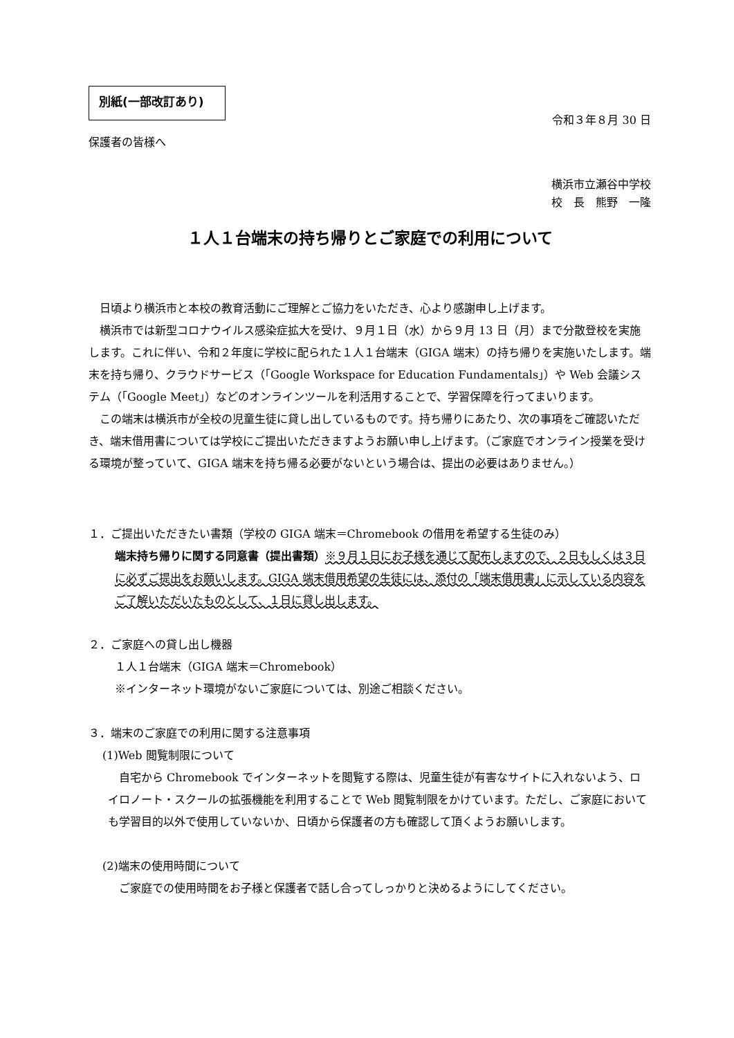別紙(一部改訂あり)
令和３年８月 30 日
保護者の皆様へ
横浜市立瀬谷中学校
校　長　熊野　一隆
１人１台端末の持ち帰りとご家庭での利用について
日頃より横浜市と本校の教育活動にご理解とご協力をいただき、心より感謝申し上げます。
横浜市では新型コロナウイルス感染症拡大を受け、９月１日（水）から９月 13 日（月）まで分散登校を実施します。これに伴い、令和２年度に学校に配られた１人１台端末（GIGA 端末）の持ち帰りを実施いたします。端末を持ち帰り、クラウドサービス（「Google Workspace for Education Fundamentals」）や Web 会議システム（「Google Meet」）などのオンラインツールを利活用することで、学習保障を行ってまいります。
この端末は横浜市が全校の児童生徒に貸し出しているものです。持ち帰りにあたり、次の事項をご確認いただき、端末借用書については学校にご提出いただきますようお願い申し上げます。（ご家庭でオンライン授業を受ける環境が整っていて、GIGA 端末を持ち帰る必要がないという場合は、提出の必要はありません。）
１．ご提出いただきたい書類（学校の GIGA 端末＝Chromebook の借用を希望する生徒のみ）
端末持ち帰りに関する同意書（提出書類）※９月１日にお子様を通じて配布しますので、２日もしくは３日に必ずご提出をお願いします。GIGA 端末借用希望の生徒には、添付の「端末借用書」に示している内容をご了解いただいたものとして、１日に貸し出します。
２．ご家庭への貸し出し機器
１人１台端末（GIGA 端末＝Chromebook）
※インターネット環境がないご家庭については、別途ご相談ください。
３．端末のご家庭での利用に関する注意事項
(1)Web 閲覧制限について
自宅から Chromebook でインターネットを閲覧する際は、児童生徒が有害なサイトに入れないよう、ロイロノート・スクールの拡張機能を利用することで Web 閲覧制限をかけています。ただし、ご家庭においても学習目的以外で使用していないか、日頃から保護者の方も確認して頂くようお願いします。
(2)端末の使用時間について
ご家庭での使用時間をお子様と保護者で話し合ってしっかりと決めるようにしてください。